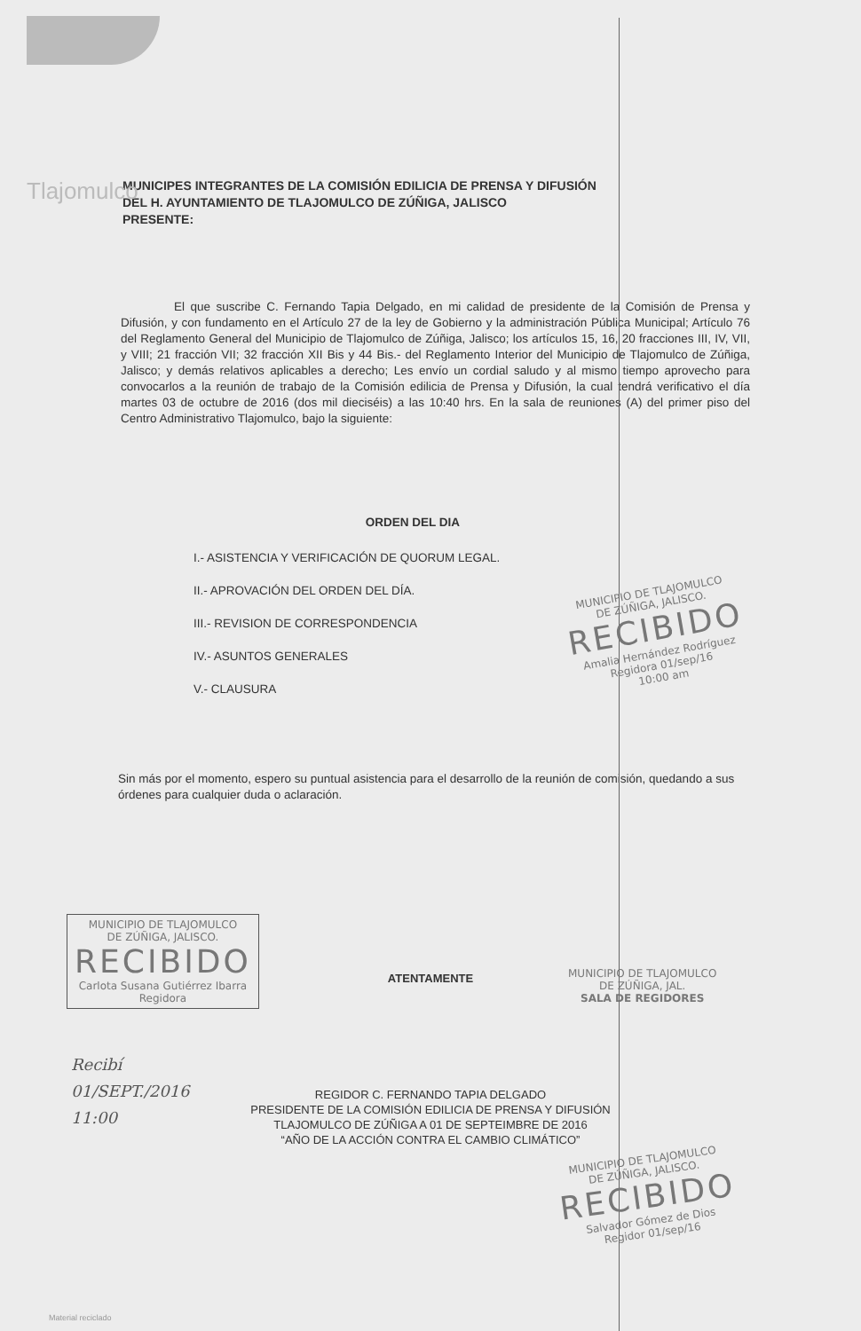Tlajomulco
MUNICIPES INTEGRANTES DE LA COMISIÓN EDILICIA DE PRENSA Y DIFUSIÓN
DEL H. AYUNTAMIENTO DE TLAJOMULCO DE ZÚÑIGA, JALISCO
PRESENTE:
El que suscribe C. Fernando Tapia Delgado, en mi calidad de presidente de la Comisión de Prensa y Difusión, y con fundamento en el Artículo 27 de la ley de Gobierno y la administración Pública Municipal; Artículo 76 del Reglamento General del Municipio de Tlajomulco de Zúñiga, Jalisco; los artículos 15, 16, 20 fracciones III, IV, VII, y VIII; 21 fracción VII; 32 fracción XII Bis y 44 Bis.- del Reglamento Interior del Municipio de Tlajomulco de Zúñiga, Jalisco; y demás relativos aplicables a derecho; Les envío un cordial saludo y al mismo tiempo aprovecho para convocarlos a la reunión de trabajo de la Comisión edilicia de Prensa y Difusión, la cual tendrá verificativo el día martes 03 de octubre de 2016 (dos mil dieciséis) a las 10:40 hrs. En la sala de reuniones (A) del primer piso del Centro Administrativo Tlajomulco, bajo la siguiente:
ORDEN DEL DIA
I.- ASISTENCIA Y VERIFICACIÓN DE QUORUM LEGAL.
II.- APROVACIÓN DEL ORDEN DEL DÍA.
III.- REVISION DE CORRESPONDENCIA
IV.- ASUNTOS GENERALES
V.- CLAUSURA
Sin más por el momento, espero su puntual asistencia para el desarrollo de la reunión de comisión, quedando a sus órdenes para cualquier duda o aclaración.
MUNICIPIO DE TLAJOMULCO
DE ZÚÑIGA, JALISCO.
RECIBIDO
Amalia Hernández Rodríguez
Regidora 01/sep/16
10:00 am
MUNICIPIO DE TLAJOMULCO
DE ZÚÑIGA, JALISCO.
RECIBIDO
Carlota Susana Gutiérrez Ibarra
Regidora
ATENTAMENTE
MUNICIPIO DE TLAJOMULCO
DE ZÚÑIGA, JAL.
SALA DE REGIDORES
Recibí
01/SEPT./2016
11:00
REGIDOR C. FERNANDO TAPIA DELGADO
PRESIDENTE DE LA COMISIÓN EDILICIA DE PRENSA Y DIFUSIÓN
TLAJOMULCO DE ZÚÑIGA A 01 DE SEPTEIMBRE DE 2016
“AÑO DE LA ACCIÓN CONTRA EL CAMBIO CLIMÁTICO”
MUNICIPIO DE TLAJOMULCO
DE ZÚÑIGA, JALISCO.
RECIBIDO
Salvador Gómez de Dios
Regidor 01/sep/16
Material reciclado